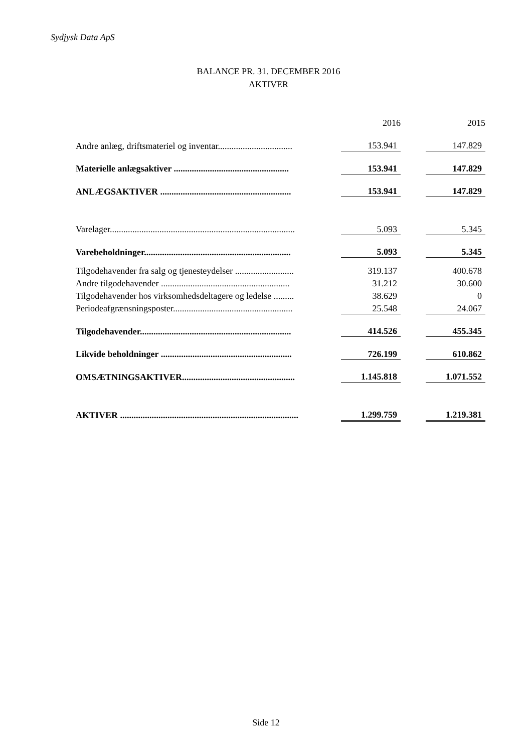Sydjysk Data ApS
BALANCE PR. 31. DECEMBER 2016
AKTIVER
| | | 2016 | | 2015 |
| Andre anlæg, driftsmateriel og inventar................................. | | 153.941 | | 147.829 |
| Materielle anlægsaktiver ................................................... | | 153.941 | | 147.829 |
| ANLÆGSAKTIVER .......................................................... | | 153.941 | | 147.829 |
| Varelager.................................................................................. | | 5.093 | | 5.345 |
| Varebeholdninger................................................................. | | 5.093 | | 5.345 |
| Tilgodehavender fra salg og tjenesteydelser .......................... | | 319.137 | | 400.678 |
| Andre tilgodehavender ......................................................... | | 31.212 | | 30.600 |
| Tilgodehavender hos virksomhedsdeltagere og ledelse ......... | | 38.629 | | 0 |
| Periodeafgrænsningsposter..................................................... | | 25.548 | | 24.067 |
| Tilgodehavender................................................................... | | 414.526 | | 455.345 |
| Likvide beholdninger .......................................................... | | 726.199 | | 610.862 |
| OMSÆTNINGSAKTIVER.................................................. | | 1.145.818 | | 1.071.552 |
| AKTIVER ............................................................................... | | 1.299.759 | | 1.219.381 |
Side 12